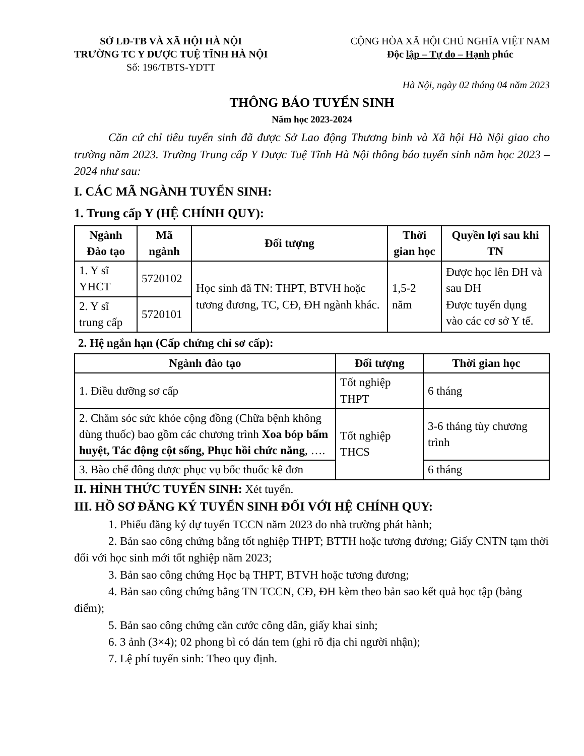SỞ LĐ-TB VÀ XÃ HỘI HÀ NỘI
TRƯỜNG TC Y DƯỢC TUỆ TĨNH HÀ NỘI
Số: 196/TBTS-YDTT
CỘNG HÒA XÃ HỘI CHỦ NGHĨA VIỆT NAM
Độc lập – Tự do – Hạnh phúc
Hà Nội, ngày 02 tháng 04 năm 2023
THÔNG BÁO TUYỂN SINH
Năm học 2023-2024
Căn cứ chỉ tiêu tuyển sinh đã được Sở Lao động Thương binh và Xã hội Hà Nội giao cho trường năm 2023. Trường Trung cấp Y Dược Tuệ Tĩnh Hà Nội thông báo tuyển sinh năm học 2023 – 2024 như sau:
I. CÁC MÃ NGÀNH TUYỂN SINH:
1. Trung cấp Y (HỆ CHÍNH QUY):
| Ngành Đào tạo | Mã ngành | Đối tượng | Thời gian học | Quyền lợi sau khi TN |
| --- | --- | --- | --- | --- |
| 1. Y sĩ YHCT | 5720102 | Học sinh đã TN: THPT, BTVH hoặc tương đương, TC, CĐ, ĐH ngành khác. | 1,5-2 năm | Được học lên ĐH và sau ĐH Được tuyển dụng vào các cơ sở Y tế. |
| 2. Y sĩ trung cấp | 5720101 | | | |
2. Hệ ngắn hạn (Cấp chứng chỉ sơ cấp):
| Ngành đào tạo | Đối tượng | Thời gian học |
| --- | --- | --- |
| 1. Điều dưỡng sơ cấp | Tốt nghiệp THPT | 6 tháng |
| 2. Chăm sóc sức khỏe cộng đồng (Chữa bệnh không dùng thuốc) bao gồm các chương trình Xoa bóp bấm huyệt, Tác động cột sống, Phục hồi chức năng , …. | Tốt nghiệp THCS | 3-6 tháng tùy chương trình |
| 3. Bào chế đông dược phục vụ bốc thuốc kê đơn | | 6 tháng |
II. HÌNH THỨC TUYỂN SINH: Xét tuyển.
III. HỒ SƠ ĐĂNG KÝ TUYỂN SINH ĐỐI VỚI HỆ CHÍNH QUY:
1. Phiếu đăng ký dự tuyển TCCN năm 2023 do nhà trường phát hành;
2. Bản sao công chứng bằng tốt nghiệp THPT; BTTH hoặc tương đương; Giấy CNTN tạm thời đối với học sinh mới tốt nghiệp năm 2023;
3. Bản sao công chứng Học bạ THPT, BTVH hoặc tương đương;
4. Bản sao công chứng bằng TN TCCN, CĐ, ĐH kèm theo bản sao kết quả học tập (bảng điểm);
5. Bản sao công chứng căn cước công dân, giấy khai sinh;
6. 3 ảnh (3×4); 02 phong bì có dán tem (ghi rõ địa chi người nhận);
7. Lệ phí tuyển sinh: Theo quy định.